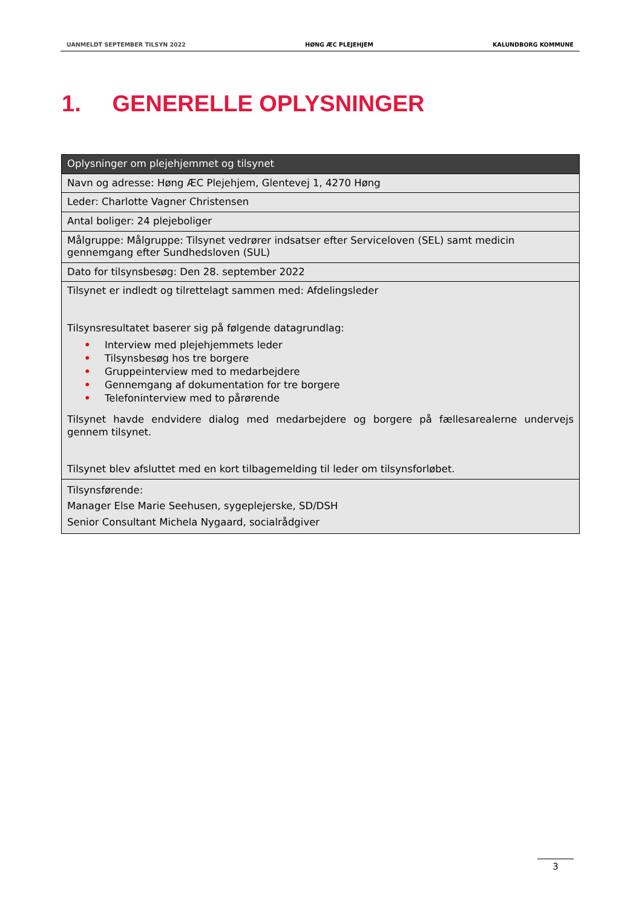UANMELDT SEPTEMBER TILSYN 2022 HØNG ÆC PLEJEHJEM KALUNDBORG KOMMUNE
1. GENERELLE OPLYSNINGER
| Oplysninger om plejehjemmet og tilsynet |
| --- |
| Navn og adresse: Høng ÆC Plejehjem, Glentevej 1, 4270 Høng |
| Leder: Charlotte Vagner Christensen |
| Antal boliger: 24 plejeboliger |
| Målgruppe: Målgruppe: Tilsynet vedrører indsatser efter Serviceloven (SEL) samt medicin gennemgang efter Sundhedsloven (SUL) |
| Dato for tilsynsbesøg: Den 28. september 2022 |
| Tilsynet er indledt og tilrettelagt sammen med: Afdelingsleder Tilsynsresultatet baserer sig på følgende datagrundlag: • Interview med plejehjemmets leder • Tilsynsbesøg hos tre borgere • Gruppeinterview med to medarbejdere • Gennemgang af dokumentation for tre borgere • Telefoninterview med to pårørende Tilsynet havde endvidere dialog med medarbejdere og borgere på fællesarealerne undervejs gennem tilsynet. Tilsynet blev afsluttet med en kort tilbagemelding til leder om tilsynsforløbet. |
| Tilsynsførende: Manager Else Marie Seehusen, sygeplejerske, SD/DSH Senior Consultant Michela Nygaard, socialrådgiver |
3